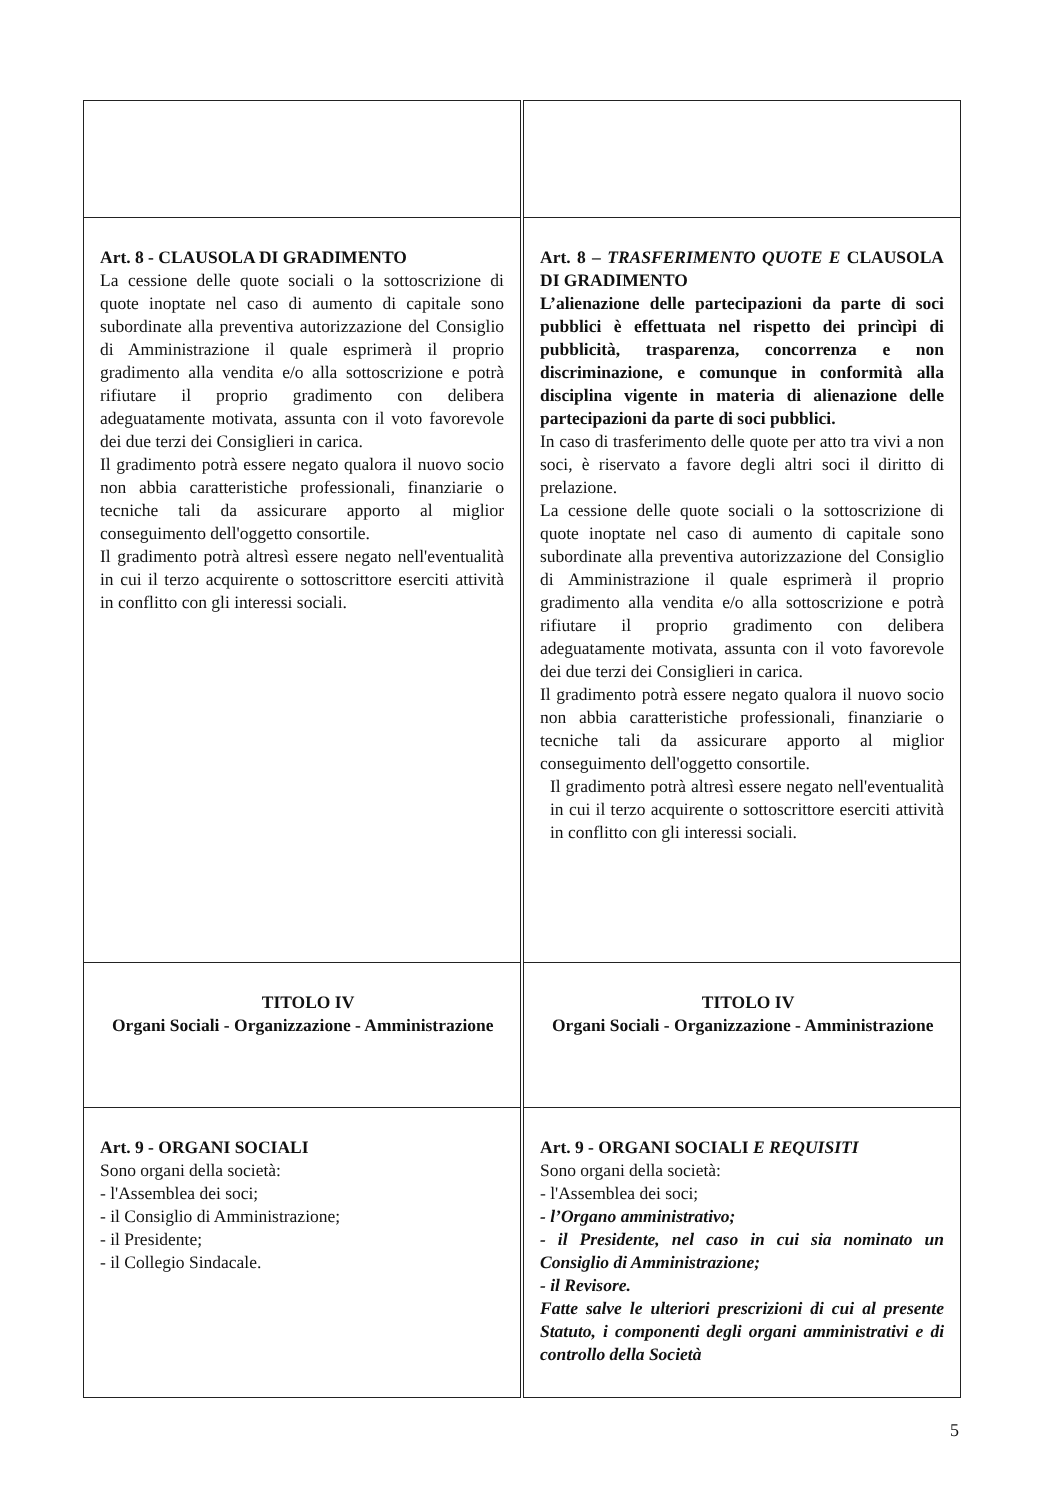| Art. 8 - CLAUSOLA DI GRADIMENTO La cessione delle quote sociali o la sottoscrizione di quote inoptate nel caso di aumento di capitale sono subordinate alla preventiva autorizzazione del Consiglio di Amministrazione il quale esprimerà il proprio gradimento alla vendita e/o alla sottoscrizione e potrà rifiutare il proprio gradimento con delibera adeguatamente motivata, assunta con il voto favorevole dei due terzi dei Consiglieri in carica. Il gradimento potrà essere negato qualora il nuovo socio non abbia caratteristiche professionali, finanziarie o tecniche tali da assicurare apporto al miglior conseguimento dell'oggetto consortile. Il gradimento potrà altresì essere negato nell'eventualità in cui il terzo acquirente o sottoscrittore eserciti attività in conflitto con gli interessi sociali. | Art. 8 – TRASFERIMENTO QUOTE E CLAUSOLA DI GRADIMENTO L’alienazione delle partecipazioni da parte di soci pubblici è effettuata nel rispetto dei princìpi di pubblicità, trasparenza, concorrenza e non discriminazione, e comunque in conformità alla disciplina vigente in materia di alienazione delle partecipazioni da parte di soci pubblici. In caso di trasferimento delle quote per atto tra vivi a non soci, è riservato a favore degli altri soci il diritto di prelazione. La cessione delle quote sociali o la sottoscrizione di quote inoptate nel caso di aumento di capitale sono subordinate alla preventiva autorizzazione del Consiglio di Amministrazione il quale esprimerà il proprio gradimento alla vendita e/o alla sottoscrizione e potrà rifiutare il proprio gradimento con delibera adeguatamente motivata, assunta con il voto favorevole dei due terzi dei Consiglieri in carica. Il gradimento potrà essere negato qualora il nuovo socio non abbia caratteristiche professionali, finanziarie o tecniche tali da assicurare apporto al miglior conseguimento dell'oggetto consortile. Il gradimento potrà altresì essere negato nell'eventualità in cui il terzo acquirente o sottoscrittore eserciti attività in conflitto con gli interessi sociali. |
| TITOLO IV Organi Sociali - Organizzazione - Amministrazione | TITOLO IV Organi Sociali - Organizzazione - Amministrazione |
| Art. 9 - ORGANI SOCIALI Sono organi della società: - l'Assemblea dei soci; - il Consiglio di Amministrazione; - il Presidente; - il Collegio Sindacale. | Art. 9 - ORGANI SOCIALI E REQUISITI Sono organi della società: - l'Assemblea dei soci; - l’Organo amministrativo; - il Presidente, nel caso in cui sia nominato un Consiglio di Amministrazione; - il Revisore. Fatte salve le ulteriori prescrizioni di cui al presente Statuto, i componenti degli organi amministrativi e di controllo della Società |
5